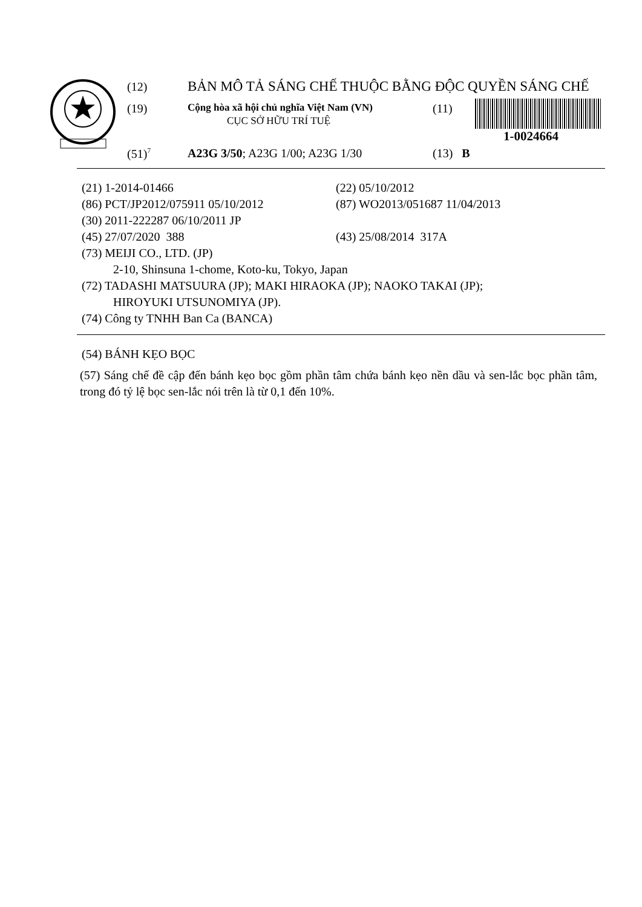(12)
BẢN MÔ TẢ SÁNG CHẾ THUỘC BẰNG ĐỘC QUYỀN SÁNG CHẾ
(19)
Cộng hòa xã hội chủ nghĩa Việt Nam (VN)
CỤC SỞ HỮU TRÍ TUỆ
(11)
1-0024664
(51)<sup>7</sup>
A23G 3/50; A23G 1/00; A23G 1/30
(13) B
(21) 1-2014-01466 (22) 05/10/2012
(86) PCT/JP2012/075911 05/10/2012 (87) WO2013/051687 11/04/2013
(30) 2011-222287 06/10/2011 JP
(45) 27/07/2020 388 (43) 25/08/2014 317A
(73) MEIJI CO., LTD. (JP)
2-10, Shinsuna 1-chome, Koto-ku, Tokyo, Japan
(72) TADASHI MATSUURA (JP); MAKI HIRAOKA (JP); NAOKO TAKAI (JP);
HIROYUKI UTSUNOMIYA (JP).
(74) Công ty TNHH Ban Ca (BANCA)
(54) BÁNH KẸO BỌC
(57) Sáng chế đề cập đến bánh kẹo bọc gồm phần tâm chứa bánh kẹo nền dầu và sen-lắc bọc phần tâm, trong đó tỷ lệ bọc sen-lắc nói trên là từ 0,1 đến 10%.